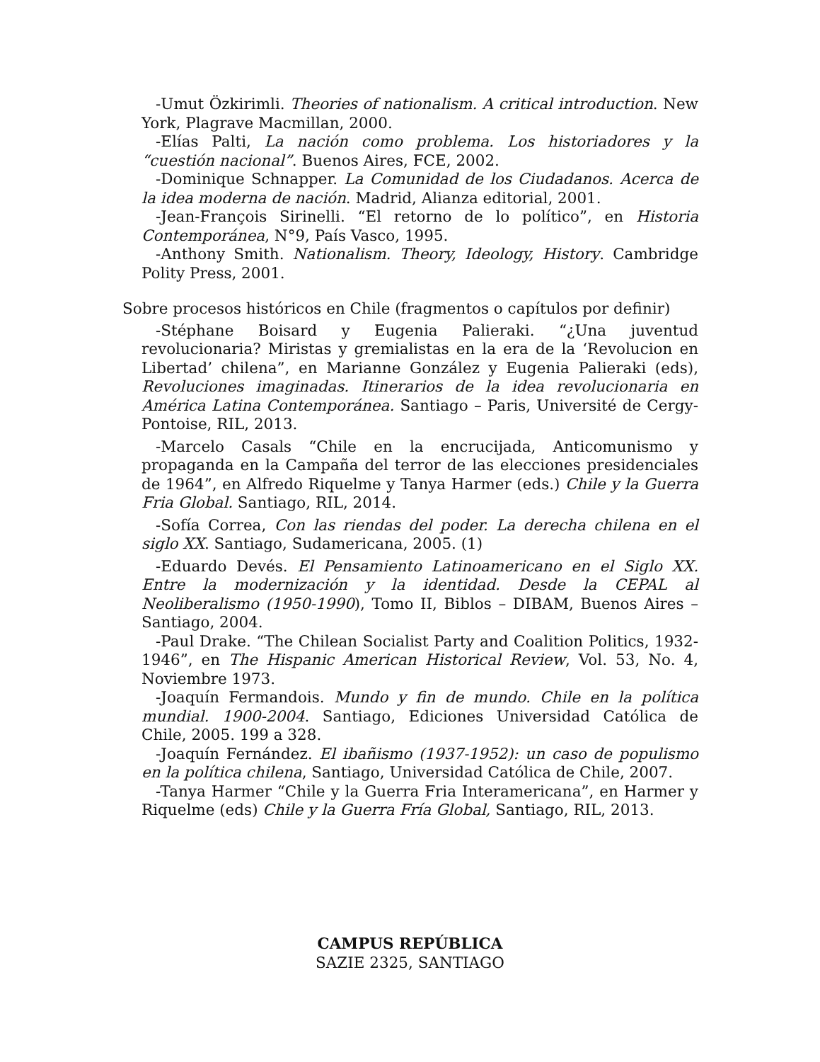-Umut Özkirimli. Theories of nationalism. A critical introduction. New York, Plagrave Macmillan, 2000.
-Elías Palti, La nación como problema. Los historiadores y la “cuestión nacional”. Buenos Aires, FCE, 2002.
-Dominique Schnapper. La Comunidad de los Ciudadanos. Acerca de la idea moderna de nación. Madrid, Alianza editorial, 2001.
-Jean-François Sirinelli. “El retorno de lo político”, en Historia Contemporánea, N°9, País Vasco, 1995.
-Anthony Smith. Nationalism. Theory, Ideology, History. Cambridge Polity Press, 2001.
Sobre procesos históricos en Chile (fragmentos o capítulos por definir)
-Stéphane Boisard y Eugenia Palieraki. “¿Una juventud revolucionaria? Miristas y gremialistas en la era de la ‘Revolucion en Libertad’ chilena”, en Marianne González y Eugenia Palieraki (eds), Revoluciones imaginadas. Itinerarios de la idea revolucionaria en América Latina Contemporánea. Santiago – Paris, Université de Cergy-Pontoise, RIL, 2013.
-Marcelo Casals “Chile en la encrucijada, Anticomunismo y propaganda en la Campaña del terror de las elecciones presidenciales de 1964”, en Alfredo Riquelme y Tanya Harmer (eds.) Chile y la Guerra Fria Global. Santiago, RIL, 2014.
-Sofía Correa, Con las riendas del poder. La derecha chilena en el siglo XX. Santiago, Sudamericana, 2005. (1)
-Eduardo Devés. El Pensamiento Latinoamericano en el Siglo XX. Entre la modernización y la identidad. Desde la CEPAL al Neoliberalismo (1950-1990), Tomo II, Biblos – DIBAM, Buenos Aires – Santiago, 2004.
-Paul Drake. “The Chilean Socialist Party and Coalition Politics, 1932-1946”, en The Hispanic American Historical Review, Vol. 53, No. 4, Noviembre 1973.
-Joaquín Fermandois. Mundo y fin de mundo. Chile en la política mundial. 1900-2004. Santiago, Ediciones Universidad Católica de Chile, 2005. 199 a 328.
-Joaquín Fernández. El ibañismo (1937-1952): un caso de populismo en la política chilena, Santiago, Universidad Católica de Chile, 2007.
-Tanya Harmer “Chile y la Guerra Fria Interamericana”, en Harmer y Riquelme (eds) Chile y la Guerra Fría Global, Santiago, RIL, 2013.
CAMPUS REPÚBLICA
SAZIE 2325, SANTIAGO